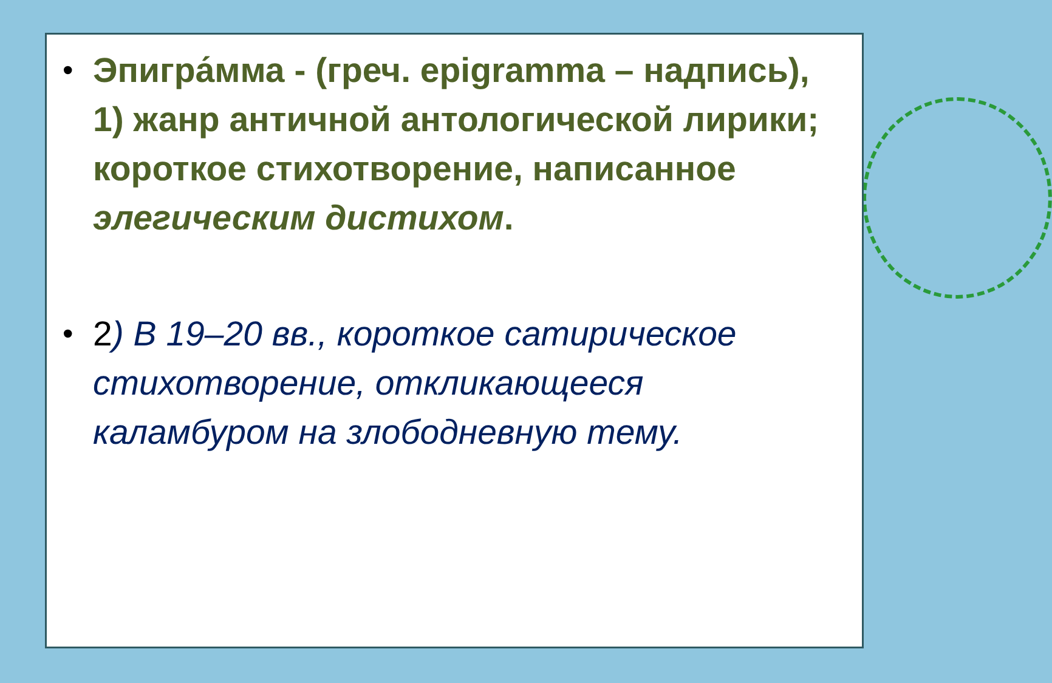•
Эпигра́мма - (греч. epigramma – надпись), 1) жанр античной антологической лирики; короткое стихотворение, написанное элегическим дистихом.
•
2) В 19–20 вв., короткое сатирическое стихотворение, откликающееся каламбуром на злободневную тему.